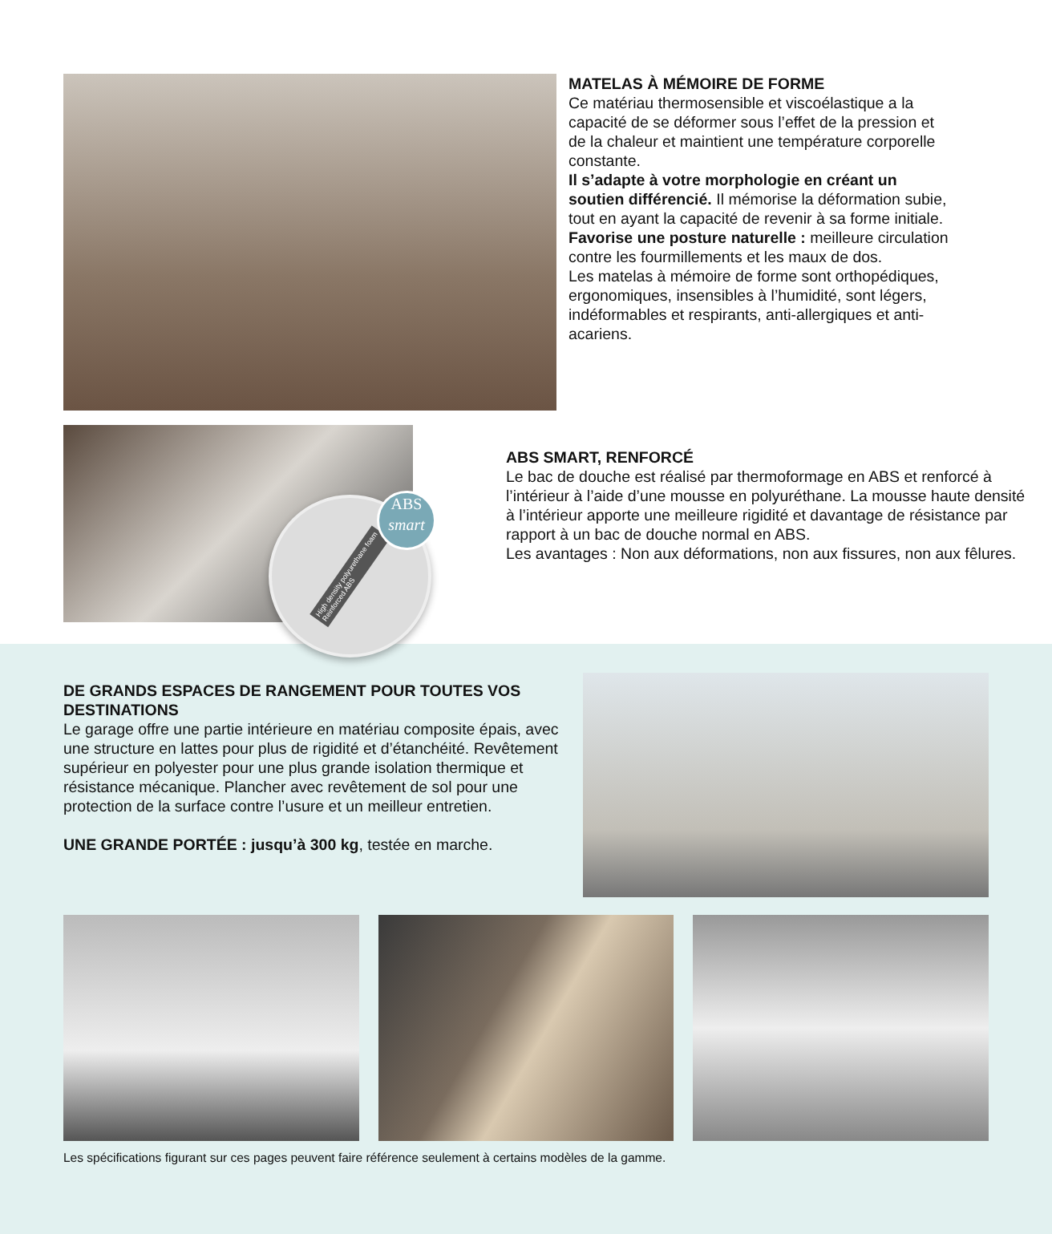MATELAS À MÉMOIRE DE FORME
Ce matériau thermosensible et viscoélastique a la capacité de se déformer sous l’effet de la pression et de la chaleur et maintient une température corporelle constante.
Il s’adapte à votre morphologie en créant un soutien différencié. Il mémorise la déformation subie, tout en ayant la capacité de revenir à sa forme initiale. Favorise une posture naturelle : meilleure circulation contre les fourmillements et les maux de dos.
Les matelas à mémoire de forme sont orthopédiques, ergonomiques, insensibles à l’humidité, sont légers, indéformables et respirants, anti-allergiques et anti-acariens.
High density polyurethane foam
Reinforced ABS
ABS
smart
ABS SMART, RENFORCÉ
Le bac de douche est réalisé par thermoformage en ABS et renforcé à l’intérieur à l’aide d’une mousse en polyuréthane. La mousse haute densité à l’intérieur apporte une meilleure rigidité et davantage de résistance par rapport à un bac de douche normal en ABS.
Les avantages : Non aux déformations, non aux fissures, non aux fêlures.
DE GRANDS ESPACES DE RANGEMENT POUR TOUTES VOS DESTINATIONS
Le garage offre une partie intérieure en matériau composite épais, avec une structure en lattes pour plus de rigidité et d’étanchéité. Revêtement supérieur en polyester pour une plus grande isolation thermique et résistance mécanique. Plancher avec revêtement de sol pour une protection de la surface contre l’usure et un meilleur entretien.
UNE GRANDE PORTÉE : jusqu’à 300 kg, testée en marche.
Les spécifications figurant sur ces pages peuvent faire référence seulement à certains modèles de la gamme.